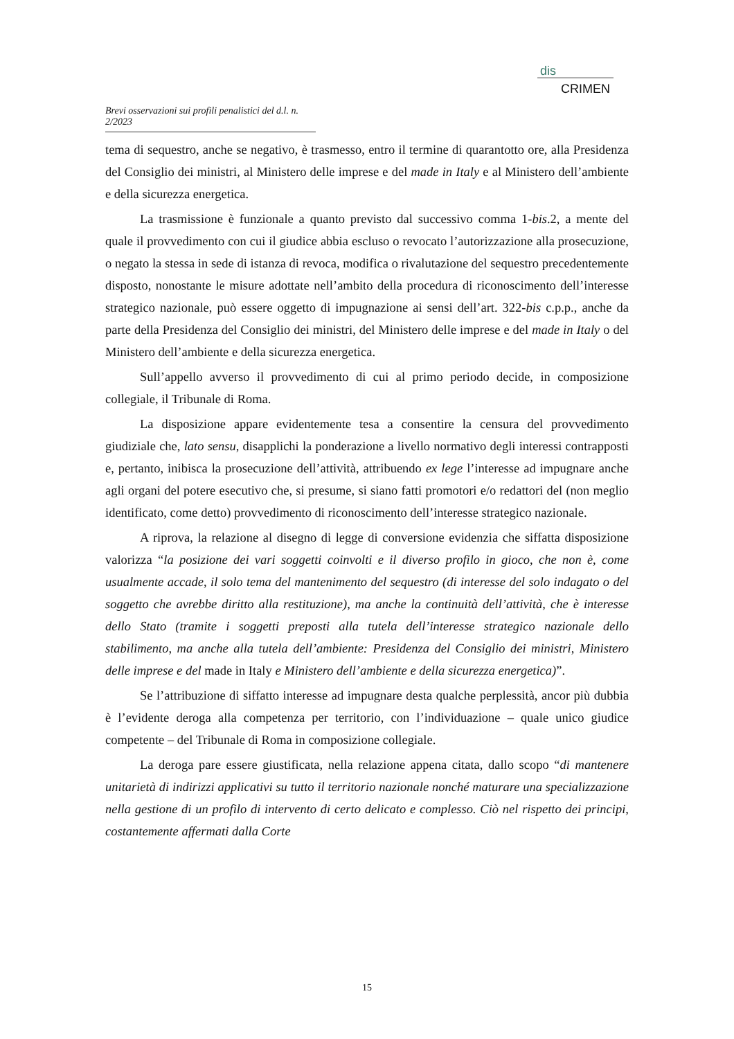dis
CRIMEN
Brevi osservazioni sui profili penalistici del d.l. n. 2/2023
tema di sequestro, anche se negativo, è trasmesso, entro il termine di quarantotto ore, alla Presidenza del Consiglio dei ministri, al Ministero delle imprese e del made in Italy e al Ministero dell’ambiente e della sicurezza energetica.
La trasmissione è funzionale a quanto previsto dal successivo comma 1-bis.2, a mente del quale il provvedimento con cui il giudice abbia escluso o revocato l’autorizzazione alla prosecuzione, o negato la stessa in sede di istanza di revoca, modifica o rivalutazione del sequestro precedentemente disposto, nonostante le misure adottate nell’ambito della procedura di riconoscimento dell’interesse strategico nazionale, può essere oggetto di impugnazione ai sensi dell’art. 322-bis c.p.p., anche da parte della Presidenza del Consiglio dei ministri, del Ministero delle imprese e del made in Italy o del Ministero dell’ambiente e della sicurezza energetica.
Sull’appello avverso il provvedimento di cui al primo periodo decide, in composizione collegiale, il Tribunale di Roma.
La disposizione appare evidentemente tesa a consentire la censura del provvedimento giudiziale che, lato sensu, disapplichi la ponderazione a livello normativo degli interessi contrapposti e, pertanto, inibisca la prosecuzione dell’attività, attribuendo ex lege l’interesse ad impugnare anche agli organi del potere esecutivo che, si presume, si siano fatti promotori e/o redattori del (non meglio identificato, come detto) provvedimento di riconoscimento dell’interesse strategico nazionale.
A riprova, la relazione al disegno di legge di conversione evidenzia che siffatta disposizione valorizza “la posizione dei vari soggetti coinvolti e il diverso profilo in gioco, che non è, come usualmente accade, il solo tema del mantenimento del sequestro (di interesse del solo indagato o del soggetto che avrebbe diritto alla restituzione), ma anche la continuità dell’attività, che è interesse dello Stato (tramite i soggetti preposti alla tutela dell’interesse strategico nazionale dello stabilimento, ma anche alla tutela dell’ambiente: Presidenza del Consiglio dei ministri, Ministero delle imprese e del made in Italy e Ministero dell’ambiente e della sicurezza energetica)”.
Se l’attribuzione di siffatto interesse ad impugnare desta qualche perplessità, ancor più dubbia è l’evidente deroga alla competenza per territorio, con l’individuazione – quale unico giudice competente – del Tribunale di Roma in composizione collegiale.
La deroga pare essere giustificata, nella relazione appena citata, dallo scopo “di mantenere unitarietà di indirizzi applicativi su tutto il territorio nazionale nonché maturare una specializzazione nella gestione di un profilo di intervento di certo delicato e complesso. Ciò nel rispetto dei principi, costantemente affermati dalla Corte
15